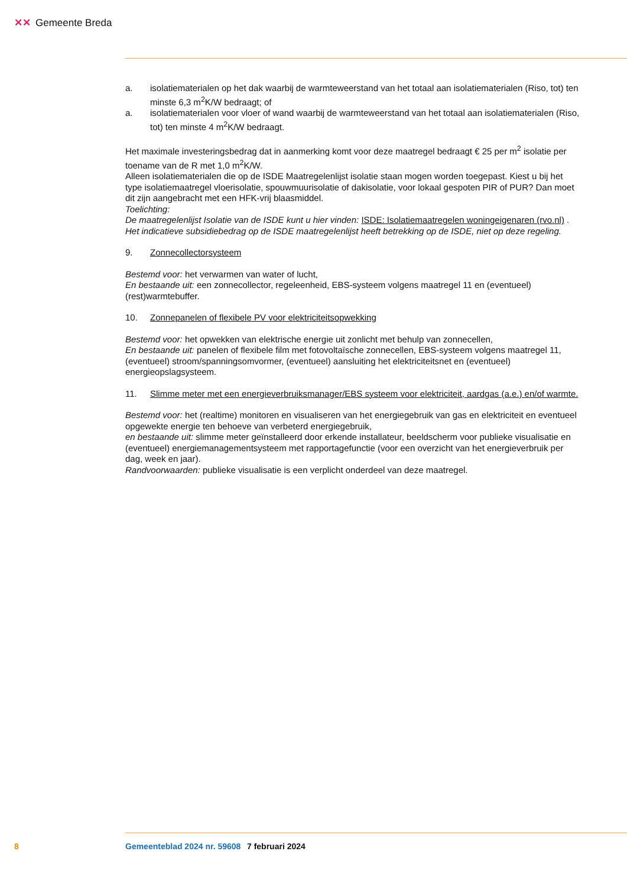✕✕ Gemeente Breda
a. isolatiematerialen op het dak waarbij de warmteweerstand van het totaal aan isolatiematerialen (Riso, tot) ten minste 6,3 m<sup>2</sup>K/W bedraagt; of
a. isolatiematerialen voor vloer of wand waarbij de warmteweerstand van het totaal aan isolatiematerialen (Riso, tot) ten minste 4 m<sup>2</sup>K/W bedraagt.
Het maximale investeringsbedrag dat in aanmerking komt voor deze maatregel bedraagt € 25 per m<sup>2</sup> isolatie per toename van de R met 1,0 m<sup>2</sup>K/W.
Alleen isolatiematerialen die op de ISDE Maatregelenlijst isolatie staan mogen worden toegepast. Kiest u bij het type isolatiemaatregel vloerisolatie, spouwmuurisolatie of dakisolatie, voor lokaal gespoten PIR of PUR? Dan moet dit zijn aangebracht met een HFK-vrij blaasmiddel.
Toelichting:
De maatregelenlijst Isolatie van de ISDE kunt u hier vinden: ISDE: Isolatiemaatregelen woningeigenaren (rvo.nl) . Het indicatieve subsidiebedrag op de ISDE maatregelenlijst heeft betrekking op de ISDE, niet op deze regeling.
9. Zonnecollectorsysteem
Bestemd voor: het verwarmen van water of lucht,
En bestaande uit: een zonnecollector, regeleenheid, EBS-systeem volgens maatregel 11 en (eventueel) (rest)warmtebuffer.
10. Zonnepanelen of flexibele PV voor elektriciteitsopwekking
Bestemd voor: het opwekken van elektrische energie uit zonlicht met behulp van zonnecellen,
En bestaande uit: panelen of flexibele film met fotovoltaïsche zonnecellen, EBS-systeem volgens maatregel 11, (eventueel) stroom/spanningsomvormer, (eventueel) aansluiting het elektriciteitsnet en (eventueel) energieopslagsysteem.
11. Slimme meter met een energieverbruiksmanager/EBS systeem voor elektriciteit, aardgas (a.e.) en/of warmte.
Bestemd voor: het (realtime) monitoren en visualiseren van het energiegebruik van gas en elektriciteit en eventueel opgewekte energie ten behoeve van verbeterd energiegebruik,
en bestaande uit: slimme meter geïnstalleerd door erkende installateur, beeldscherm voor publieke visualisatie en (eventueel) energiemanagementsysteem met rapportagefunctie (voor een overzicht van het energieverbruik per dag, week en jaar).
Randvoorwaarden: publieke visualisatie is een verplicht onderdeel van deze maatregel.
8 Gemeenteblad 2024 nr. 59608 7 februari 2024